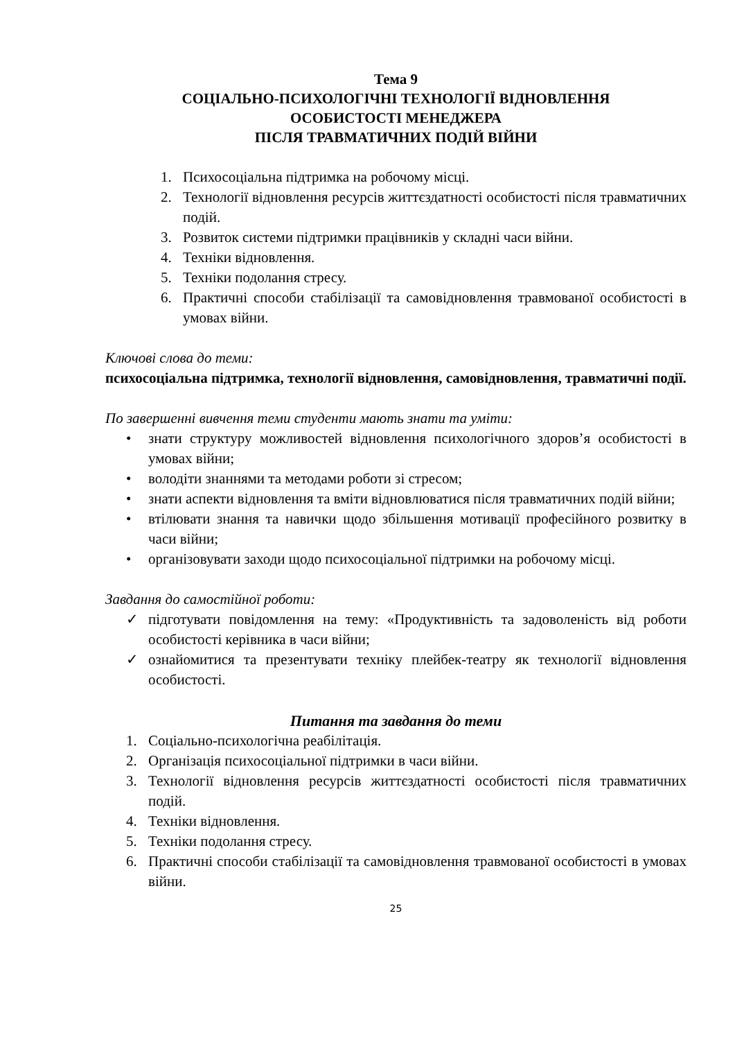Тема 9
СОЦІАЛЬНО-ПСИХОЛОГІЧНІ ТЕХНОЛОГІЇ ВІДНОВЛЕННЯ
ОСОБИСТОСТІ МЕНЕДЖЕРА
ПІСЛЯ ТРАВМАТИЧНИХ ПОДІЙ ВІЙНИ
1. Психосоціальна підтримка на робочому місці.
2. Технології відновлення ресурсів життєздатності особистості після травматичних подій.
3. Розвиток системи підтримки працівників у складні часи війни.
4. Техніки відновлення.
5. Техніки подолання стресу.
6. Практичні способи стабілізації та самовідновлення травмованої особистості в умовах війни.
Ключові слова до теми:
психосоціальна підтримка, технології відновлення, самовідновлення, травматичні події.
По завершенні вивчення теми студенти мають знати та уміти:
• знати структуру можливостей відновлення психологічного здоров’я особистості в умовах війни;
• володіти знаннями та методами роботи зі стресом;
• знати аспекти відновлення та вміти відновлюватися після травматичних подій війни;
• втілювати знання та навички щодо збільшення мотивації професійного розвитку в часи війни;
• організовувати заходи щодо психосоціальної підтримки на робочому місці.
Завдання до самостійної роботи:
✓ підготувати повідомлення на тему: «Продуктивність та задоволеність від роботи особистості керівника в часи війни;
✓ ознайомитися та презентувати техніку плейбек-театру як технології відновлення особистості.
Питання та завдання до теми
1. Соціально-психологічна реабілітація.
2. Організація психосоціальної підтримки в часи війни.
3. Технології відновлення ресурсів життєздатності особистості після травматичних подій.
4. Техніки відновлення.
5. Техніки подолання стресу.
6. Практичні способи стабілізації та самовідновлення травмованої особистості в умовах війни.
25